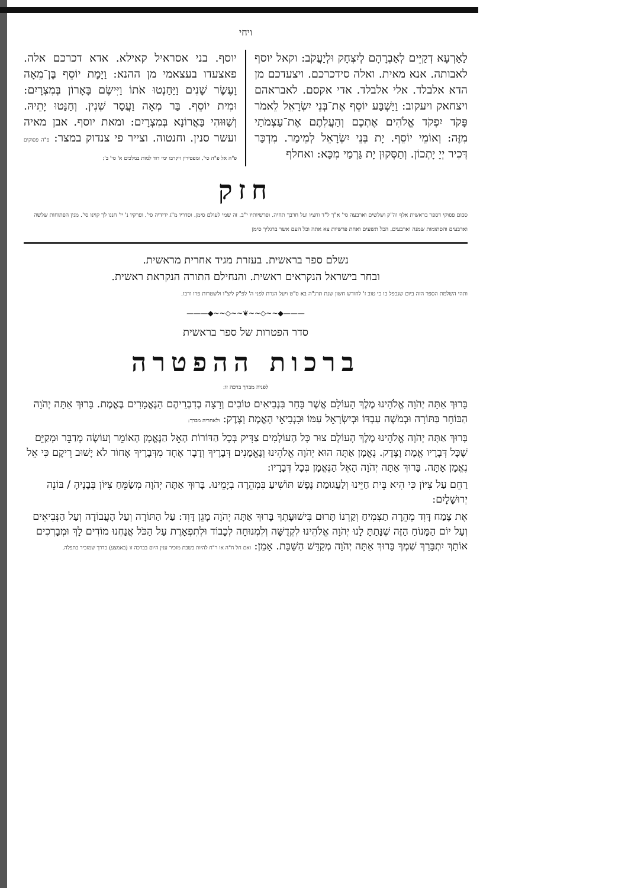ויחי
לַאַרְעָא דְקַיֵּים לְאַבְרָהָם לְיִצְחָק וּלְיַעֲקֹב: וקאל יוסף לאבותה. אנא מאית. ואלה סידכרכם. ויצעדכם מן הדא אלבלד. אלי אלבלד. אדי אקסם. לאבראהם ויצחאק ויעקוב: וַיַּשְׁבַּע יוֹסֵף אֶת־בְּנֵי יִשְׂרָאֵל לֵאמֹר פָּקֹד יִפְקֹד אֱלֹהִים אֶתְכֶם וְהַעֲלִתֶם אֶת־עַצְמֹתַי מִזֶּה: וְאוֹמֵי יוֹסֵף. יָת בְּנֵי יִשְׂרָאֵל לְמֵימַר. מִדְכַּר דְּכִיר יְיָ יָתְכוֹן. וְתַסְּקוּן יָת גַּרְמַי מִכָּא: ואחלף
יוסף. בני אסראיל קאילא. אדא דכרכם אלה. פאצעדו בעצאמי מן ההנא: וַיָּמָת יוֹסֵף בֶּן־מֵאָה וָעֶשֶׂר שָׁנִים וַיַּחַנְטוּ אֹתוֹ וַיִּישֶׂם בָּאָרוֹן בְּמִצְרָיִם: וּמִית יוֹסֵף. בַּר מְאָה וַעֲסַר שְׁנִין. וְחַנַּטוּ יָתֵיהּ. וְשַׁוּוּהִי בַּאֲרוֹנָא בְּמִצְרָיִם: ומאת יוסף. אבן מאיה ועשר סנין. וחנטוה. וצייר פי צנדוק במצר: פ"ה פסוקים פ"ה אל פ"ה סי'. ומפטירין ויקרבו ימי דוד למות במלכים א' סי' ב':
חזק
סכום פסוקי דספר בראשית אלף וה"ק ושלשים וארבעה סי' א"ך ל"ד וחציו ועל חרבך תחיה. ופרשיותיו י"ב. זה שמי לעולם סימן. וסדריו מ"ג ידידיה סי'. ופרקיו נ' יי' חננו לך קוינו סי'. מנין הפתוחות שלשה וארבעים והסתומות שמנה וארבעים. הכל תשעים ואחת פרשיות צא אתה וכל העם אשר ברגליך סימן
נשלם ספר בראשית. בעזרת מגיד אחרית מראשית.
ובחר בישראל הנקראים ראשית. והנחילם התורה הנקראת ראשית.
ותהי השלמת הספר הזה ביום שנכפל בו כי טוב ז' לחודש חשון שנת תרנ"ה בא ס"ט ויעל הנרת לפני ה' לפ"ק ליצ"ו ולשטרות פרו ורבו.
———◆~~◇~~❦~~◇~~◆———
סדר הפטרות של ספר בראשית
ברכות ההפטרה
לפניה מברך ברכה זו:
בָּרוּךְ אַתָּה יְהֹוָה אֱלֹהֵינוּ מֶלֶךְ הָעוֹלָם אֲשֶׁר בָּחַר בִּנְבִיאִים טוֹבִים וְרָצָה בְדִבְרֵיהֶם הַנֶּאֱמָרִים בֶּאֱמֶת. בָּרוּךְ אַתָּה יְהֹוָה הַבּוֹחֵר בַּתּוֹרָה וּבְמֹשֶׁה עַבְדּוֹ וּבְיִשְׂרָאֵל עַמּוֹ וּבִנְבִיאֵי הָאֱמֶת וָצֶדֶק: ולאחריה מברך:
בָּרוּךְ אַתָּה יְהֹוָה אֱלֹהֵינוּ מֶלֶךְ הָעוֹלָם צוּר כָּל הָעוֹלָמִים צַדִּיק בְּכָל הַדּוֹרוֹת הָאֵל הַנֶּאֱמָן הָאוֹמֵר וְעוֹשֶׂה מְדַבֵּר וּמְקַיֵּם שֶׁכָּל דְּבָרָיו אֱמֶת וָצֶדֶק. נֶאֱמָן אַתָּה הוּא יְהֹוָה אֱלֹהֵינוּ וְנֶאֱמָנִים דְּבָרֶיךָ וְדָבָר אֶחָד מִדְּבָרֶיךָ אָחוֹר לֹא יָשׁוּב רֵיקָם כִּי אֵל נֶאֱמָן אָתָּה. בָּרוּךְ אַתָּה יְהֹוָה הָאֵל הַנֶּאֱמָן בְּכָל דְּבָרָיו:
רַחֵם עַל צִיּוֹן כִּי הִיא בֵּית חַיֵּינוּ וְלַעֲגוּמַת נֶפֶשׁ תּוֹשִׁיעַ בִּמְהֵרָה בְיָמֵינוּ. בָּרוּךְ אַתָּה יְהֹוָה מְשַׂמֵּחַ צִיּוֹן בְּבָנֶיהָ / בּוֹנֵה יְרוּשָׁלָיִם:
אֶת צֶמַח דָּוִד מְהֵרָה תַצְמִיחַ וְקַרְנוֹ תָּרוּם בִּישׁוּעָתֶךָ בָּרוּךְ אַתָּה יְהֹוָה מָגֵן דָּוִד: עַל הַתּוֹרָה וְעַל הָעֲבוֹדָה וְעַל הַנְּבִיאִים וְעַל יוֹם הַמָּנוֹחַ הַזֶּה שֶׁנָּתַתָּ לָנוּ יְהֹוָה אֱלֹהֵינוּ לִקְדֻשָּׁה וְלִמְנוּחָה לְכָבוֹד וּלְתִפְאָרֶת עַל הַכֹּל אֲנַחְנוּ מוֹדִים לָךְ וּמְבָרְכִים אוֹתָךְ יִתְבָּרַךְ שִׁמְךָ בָּרוּךְ אַתָּה יְהֹוָה מְקַדֵּשׁ הַשַּׁבָּת. אָמֵן: ואם חל ח"ה או ר"ח להיות בשבת מזכיר ענין היום בברכה זו (באמצע) כדרך שמזכיר בתפלה.